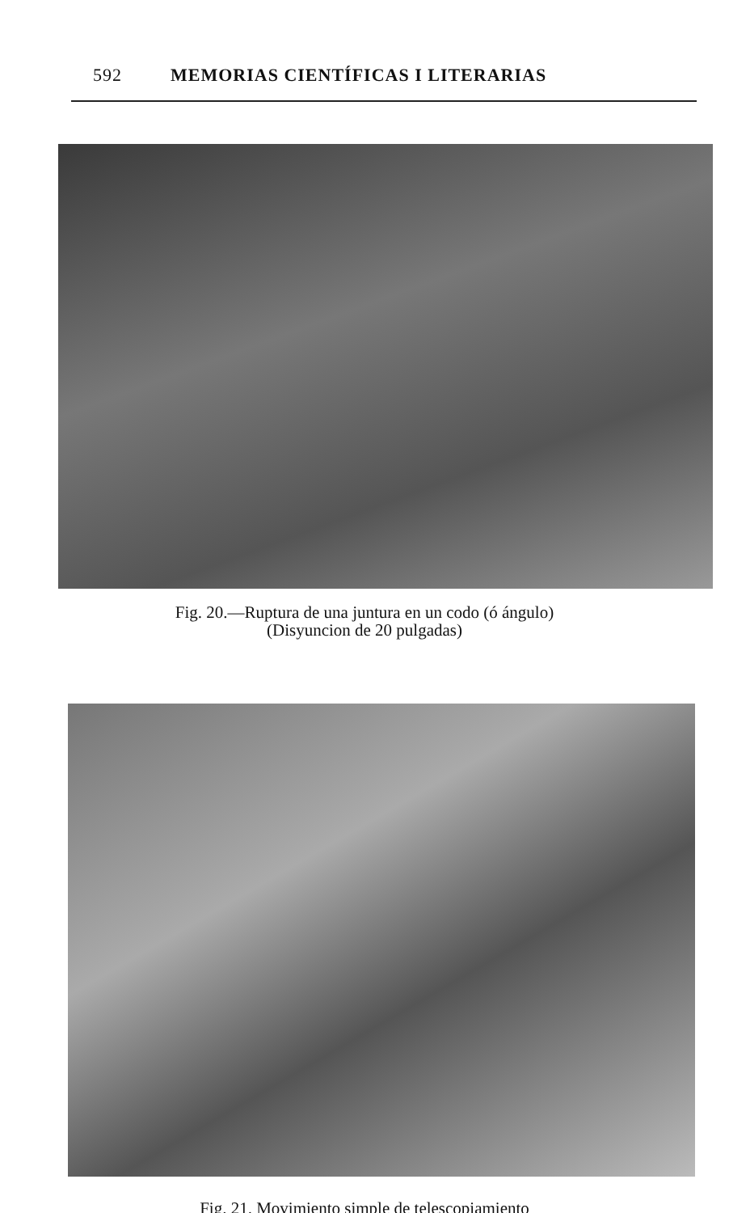592 MEMORIAS CIENTÍFICAS I LITERARIAS
Fig. 20.—Ruptura de una juntura en un codo (ó ángulo)
(Disyuncion de 20 pulgadas)
Fig. 21. Movimiento simple de telescopiamiento